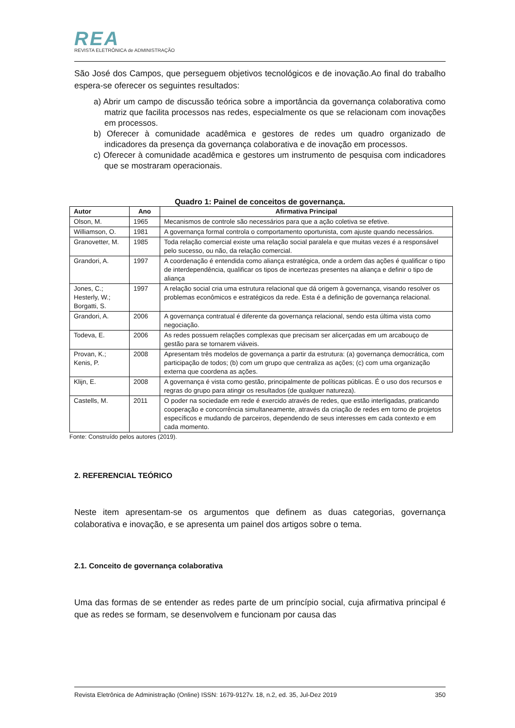REA
REVISTA ELETRÔNICA de ADMINISTRAÇÃO
São José dos Campos, que perseguem objetivos tecnológicos e de inovação.Ao final do trabalho espera-se oferecer os seguintes resultados:
a) Abrir um campo de discussão teórica sobre a importância da governança colaborativa como matriz que facilita processos nas redes, especialmente os que se relacionam com inovações em processos.
b) Oferecer à comunidade acadêmica e gestores de redes um quadro organizado de indicadores da presença da governança colaborativa e de inovação em processos.
c) Oferecer à comunidade acadêmica e gestores um instrumento de pesquisa com indicadores que se mostraram operacionais.
Quadro 1: Painel de conceitos de governança.
| Autor | Ano | Afirmativa Principal |
| --- | --- | --- |
| Olson, M. | 1965 | Mecanismos de controle são necessários para que a ação coletiva se efetive. |
| Williamson, O. | 1981 | A governança formal controla o comportamento oportunista, com ajuste quando necessários. |
| Granovetter, M. | 1985 | Toda relação comercial existe uma relação social paralela e que muitas vezes é a responsável pelo sucesso, ou não, da relação comercial. |
| Grandori, A. | 1997 | A coordenação é entendida como aliança estratégica, onde a ordem das ações é qualificar o tipo de interdependência, qualificar os tipos de incertezas presentes na aliança e definir o tipo de aliança |
| Jones, C.; Hesterly, W.; Borgatti, S. | 1997 | A relação social cria uma estrutura relacional que dá origem à governança, visando resolver os problemas econômicos e estratégicos da rede. Esta é a definição de governança relacional. |
| Grandori, A. | 2006 | A governança contratual é diferente da governança relacional, sendo esta última vista como negociação. |
| Todeva, E. | 2006 | As redes possuem relações complexas que precisam ser alicerçadas em um arcabouço de gestão para se tornarem viáveis. |
| Provan, K.; Kenis, P. | 2008 | Apresentam três modelos de governança a partir da estrutura: (a) governança democrática, com participação de todos; (b) com um grupo que centraliza as ações; (c) com uma organização externa que coordena as ações. |
| Klijn, E. | 2008 | A governança é vista como gestão, principalmente de políticas públicas. É o uso dos recursos e regras do grupo para atingir os resultados (de qualquer natureza). |
| Castells, M. | 2011 | O poder na sociedade em rede é exercido através de redes, que estão interligadas, praticando cooperação e concorrência simultaneamente, através da criação de redes em torno de projetos específicos e mudando de parceiros, dependendo de seus interesses em cada contexto e em cada momento. |
Fonte: Construído pelos autores (2019).
2. REFERENCIAL TEÓRICO
Neste item apresentam-se os argumentos que definem as duas categorias, governança colaborativa e inovação, e se apresenta um painel dos artigos sobre o tema.
2.1. Conceito de governança colaborativa
Uma das formas de se entender as redes parte de um princípio social, cuja afirmativa principal é que as redes se formam, se desenvolvem e funcionam por causa das
Revista Eletrônica de Administração (Online) ISSN: 1679-9127v. 18, n.2, ed. 35, Jul-Dez 2019 350